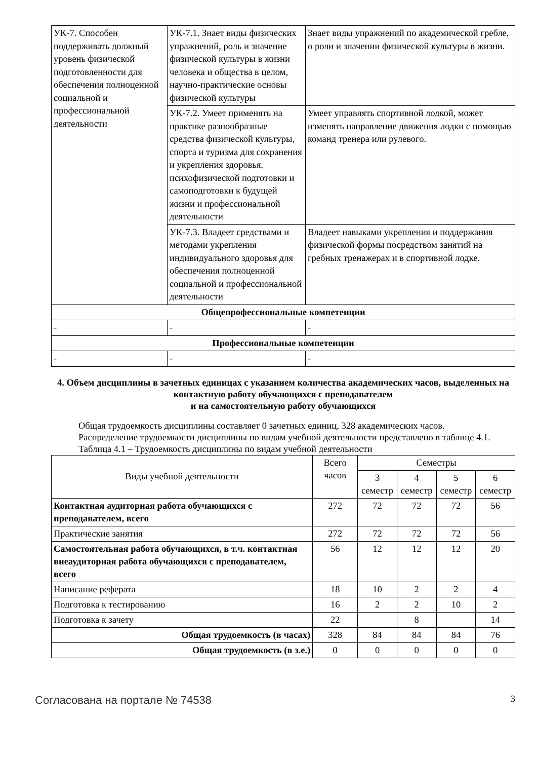| УК-7. Способен поддерживать должный уровень физической подготовленности для обеспечения полноценной социальной и профессиональной деятельности | УК-7.1. Знает виды физических упражнений, роль и значение физической культуры в жизни человека и общества в целом, научно-практические основы физической культуры | Знает виды упражнений по академической гребле, о роли и значении физической культуры в жизни. |
| | УК-7.2. Умеет применять на практике разнообразные средства физической культуры, спорта и туризма для сохранения и укрепления здоровья, психофизической подготовки и самоподготовки к будущей жизни и профессиональной деятельности | Умеет управлять спортивной лодкой, может изменять направление движения лодки с помощью команд тренера или рулевого. |
| | УК-7.3. Владеет средствами и методами укрепления индивидуального здоровья для обеспечения полноценной социальной и профессиональной деятельности | Владеет навыками укрепления и поддержания физической формы посредством занятий на гребных тренажерах и в спортивной лодке. |
| Общепрофессиональные компетенции | | |
| - | - | - |
| Профессиональные компетенции | | |
| - | - | - |
4. Объем дисциплины в зачетных единицах с указанием количества академических часов, выделенных на контактную работу обучающихся с преподавателем
и на самостоятельную работу обучающихся
Общая трудоемкость дисциплины составляет 0 зачетных единиц, 328 академических часов.
Распределение трудоемкости дисциплины по видам учебной деятельности представлено в таблице 4.1.
Таблица 4.1 – Трудоемкость дисциплины по видам учебной деятельности
| Виды учебной деятельности | Всего часов | Семестры | | | |
| --- | --- | --- | --- | --- | --- |
| | | 3 семестр | 4 семестр | 5 семестр | 6 семестр |
| Контактная аудиторная работа обучающихся с преподавателем, всего | 272 | 72 | 72 | 72 | 56 |
| Практические занятия | 272 | 72 | 72 | 72 | 56 |
| Самостоятельная работа обучающихся, в т.ч. контактная внеаудиторная работа обучающихся с преподавателем, всего | 56 | 12 | 12 | 12 | 20 |
| Написание реферата | 18 | 10 | 2 | 2 | 4 |
| Подготовка к тестированию | 16 | 2 | 2 | 10 | 2 |
| Подготовка к зачету | 22 | | 8 | | 14 |
| Общая трудоемкость (в часах) | 328 | 84 | 84 | 84 | 76 |
| Общая трудоемкость (в з.е.) | 0 | 0 | 0 | 0 | 0 |
Согласована на портале № 74538 3